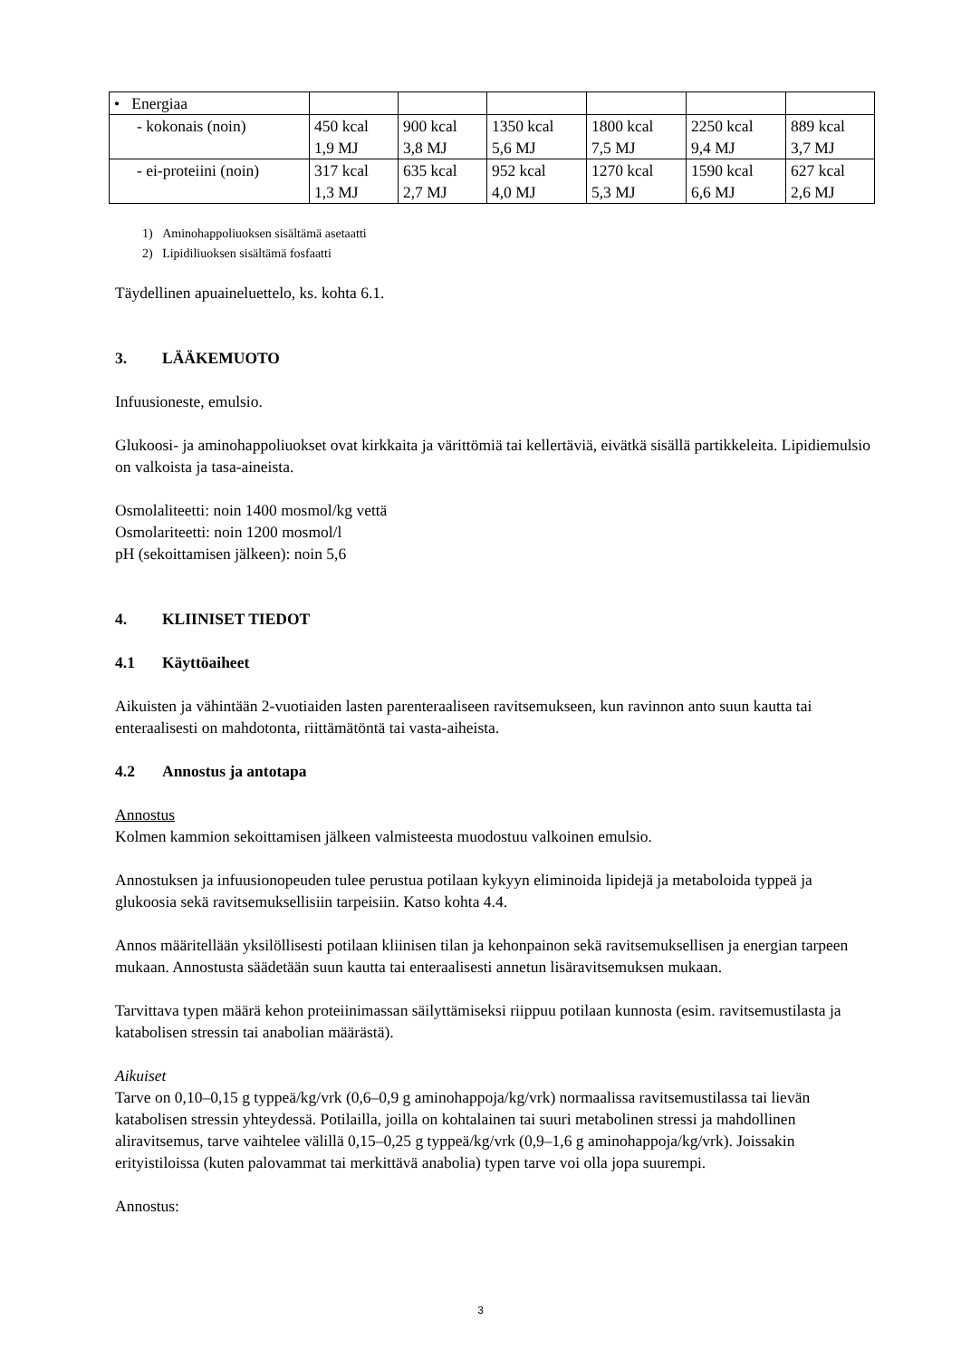| • Energiaa | | | | | | |
| - kokonais (noin) | 450 kcal 1,9 MJ | 900 kcal 3,8 MJ | 1350 kcal 5,6 MJ | 1800 kcal 7,5 MJ | 2250 kcal 9,4 MJ | 889 kcal 3,7 MJ |
| - ei-proteiini (noin) | 317 kcal 1,3 MJ | 635 kcal 2,7 MJ | 952 kcal 4,0 MJ | 1270 kcal 5,3 MJ | 1590 kcal 6,6 MJ | 627 kcal 2,6 MJ |
1) Aminohappoliuoksen sisältämä asetaatti
2) Lipidiliuoksen sisältämä fosfaatti
Täydellinen apuaineluettelo, ks. kohta 6.1.
3. LÄÄKEMUOTO
Infuusioneste, emulsio.
Glukoosi- ja aminohappoliuokset ovat kirkkaita ja värittömiä tai kellertäviä, eivätkä sisällä partikkeleita. Lipidiemulsio on valkoista ja tasa-aineista.
Osmolaliteetti: noin 1400 mosmol/kg vettä
Osmolariteetti: noin 1200 mosmol/l
pH (sekoittamisen jälkeen): noin 5,6
4. KLIINISET TIEDOT
4.1 Käyttöaiheet
Aikuisten ja vähintään 2-vuotiaiden lasten parenteraaliseen ravitsemukseen, kun ravinnon anto suun kautta tai enteraalisesti on mahdotonta, riittämätöntä tai vasta-aiheista.
4.2 Annostus ja antotapa
Annostus
Kolmen kammion sekoittamisen jälkeen valmisteesta muodostuu valkoinen emulsio.
Annostuksen ja infuusionopeuden tulee perustua potilaan kykyyn eliminoida lipidejä ja metaboloida typpeä ja glukoosia sekä ravitsemuksellisiin tarpeisiin. Katso kohta 4.4.
Annos määritellään yksilöllisesti potilaan kliinisen tilan ja kehonpainon sekä ravitsemuksellisen ja energian tarpeen mukaan. Annostusta säädetään suun kautta tai enteraalisesti annetun lisäravitsemuksen mukaan.
Tarvittava typen määrä kehon proteiinimassan säilyttämiseksi riippuu potilaan kunnosta (esim. ravitsemustilasta ja katabolisen stressin tai anabolian määrästä).
Aikuiset
Tarve on 0,10–0,15 g typpeä/kg/vrk (0,6–0,9 g aminohappoja/kg/vrk) normaalissa ravitsemustilassa tai lievän katabolisen stressin yhteydessä. Potilailla, joilla on kohtalainen tai suuri metabolinen stressi ja mahdollinen aliravitsemus, tarve vaihtelee välillä 0,15–0,25 g typpeä/kg/vrk (0,9–1,6 g aminohappoja/kg/vrk). Joissakin erityistiloissa (kuten palovammat tai merkittävä anabolia) typen tarve voi olla jopa suurempi.
Annostus:
3